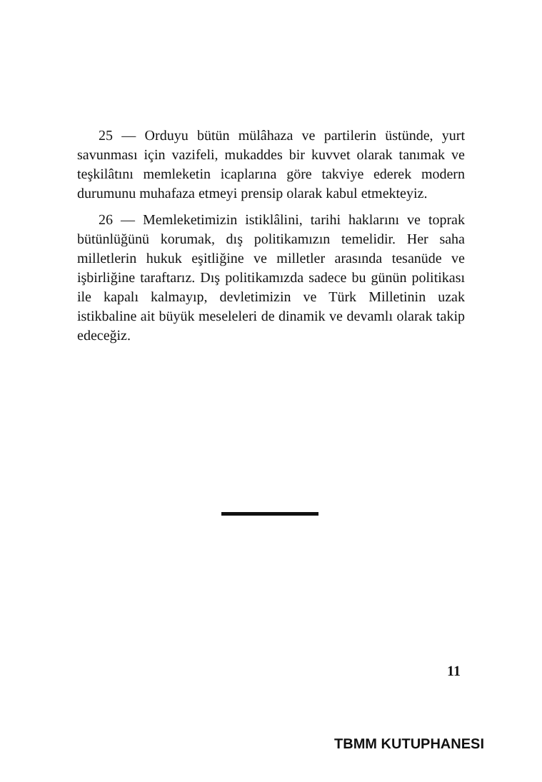25 — Orduyu bütün mülâhaza ve partilerin üstünde, yurt savunması için vazifeli, mukaddes bir kuvvet olarak tanımak ve teşkilâtını memleketin icaplarına göre takviye ederek modern durumunu muhafaza etmeyi prensip olarak kabul etmekteyiz.
26 — Memleketimizin istiklâlini, tarihi haklarını ve toprak bütünlüğünü korumak, dış politikamızın temelidir. Her saha milletlerin hukuk eşitliğine ve milletler arasında tesanüde ve işbirliğine taraftarız. Dış politikamızda sadece bu günün politikası ile kapalı kalmayıp, devletimizin ve Türk Milletinin uzak istikbaline ait büyük meseleleri de dinamik ve devamlı olarak takip edeceğiz.
11
TBMM KUTUPHANESI